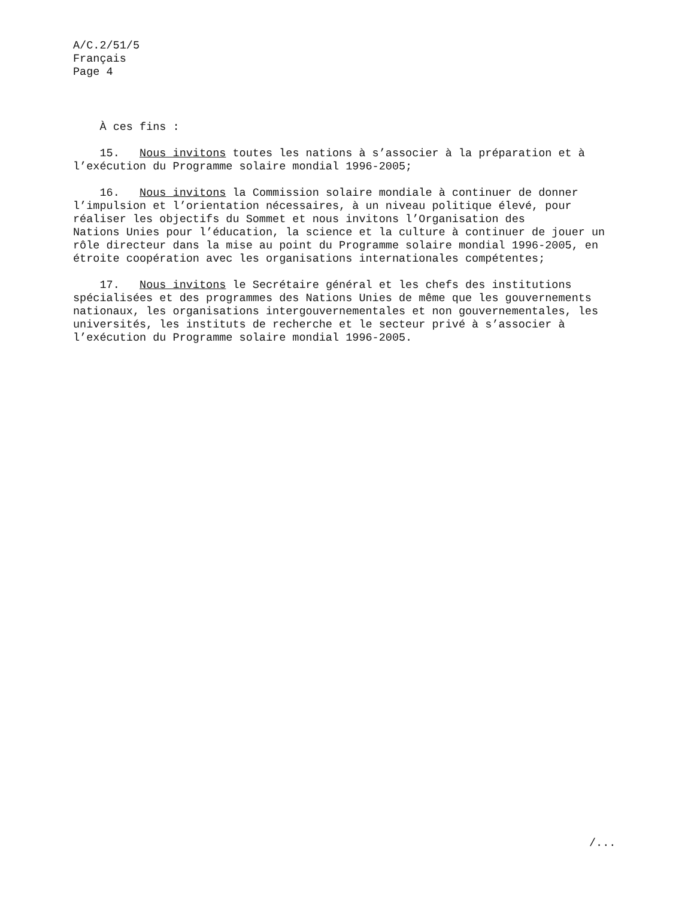A/C.2/51/5
Français
Page 4
À ces fins :
15. Nous invitons toutes les nations à s’associer à la préparation et à l’exécution du Programme solaire mondial 1996-2005;
16. Nous invitons la Commission solaire mondiale à continuer de donner l’impulsion et l’orientation nécessaires, à un niveau politique élevé, pour réaliser les objectifs du Sommet et nous invitons l’Organisation des Nations Unies pour l’éducation, la science et la culture à continuer de jouer un rôle directeur dans la mise au point du Programme solaire mondial 1996-2005, en étroite coopération avec les organisations internationales compétentes;
17. Nous invitons le Secrétaire général et les chefs des institutions spécialisées et des programmes des Nations Unies de même que les gouvernements nationaux, les organisations intergouvernementales et non gouvernementales, les universités, les instituts de recherche et le secteur privé à s’associer à l’exécution du Programme solaire mondial 1996-2005.
/...